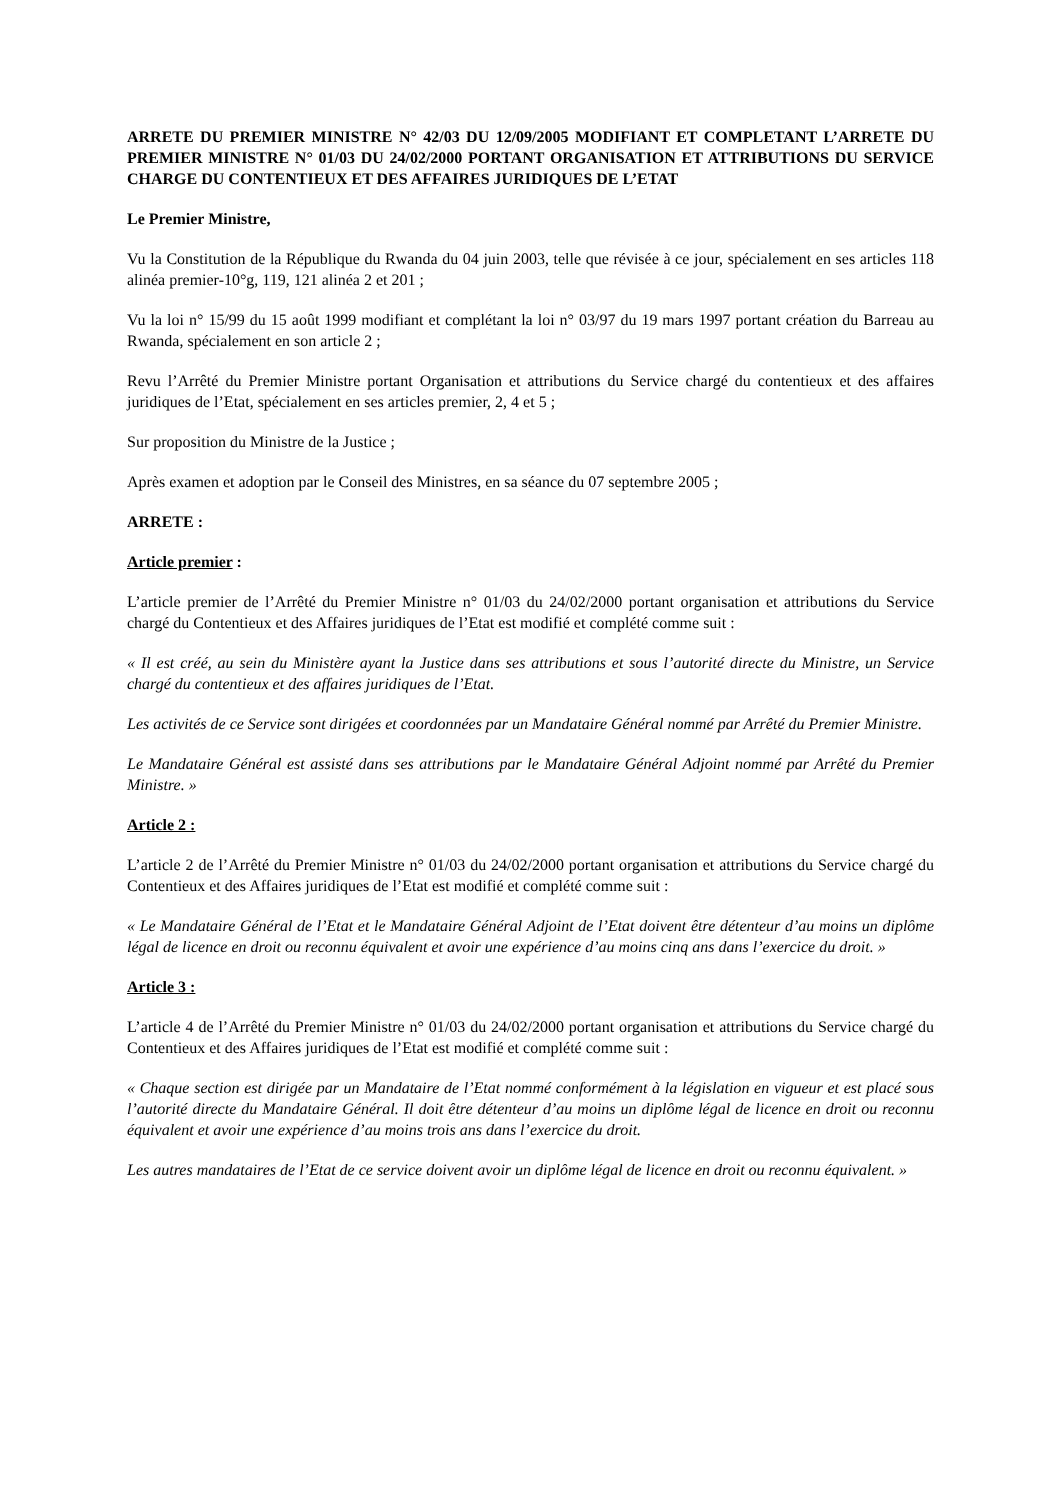ARRETE DU PREMIER MINISTRE N° 42/03 DU 12/09/2005 MODIFIANT ET COMPLETANT L’ARRETE DU PREMIER MINISTRE N° 01/03 DU 24/02/2000 PORTANT ORGANISATION ET ATTRIBUTIONS DU SERVICE CHARGE DU CONTENTIEUX ET DES AFFAIRES JURIDIQUES DE L’ETAT
Le Premier Ministre,
Vu la Constitution de la République du Rwanda du 04 juin 2003, telle que révisée à ce jour, spécialement en ses articles 118 alinéa premier-10°g, 119, 121 alinéa 2 et 201 ;
Vu la loi n° 15/99 du 15 août 1999 modifiant et complétant la loi n° 03/97 du 19 mars 1997 portant création du Barreau au Rwanda, spécialement en son article 2 ;
Revu l’Arrêté du Premier Ministre portant Organisation et attributions du Service chargé du contentieux et des affaires juridiques de l’Etat, spécialement en ses articles premier, 2, 4 et 5 ;
Sur proposition du Ministre de la Justice ;
Après examen et adoption par le Conseil des Ministres, en sa séance du 07 septembre 2005 ;
ARRETE :
Article premier :
L’article premier de l’Arrêté du Premier Ministre n° 01/03 du 24/02/2000 portant organisation et attributions du Service chargé du Contentieux et des Affaires juridiques de l’Etat est modifié et complété comme suit :
« Il est créé, au sein du Ministère ayant la Justice dans ses attributions et sous l’autorité directe du Ministre, un Service chargé du contentieux et des affaires juridiques de l’Etat.
Les activités de ce Service sont dirigées et coordonnées par un Mandataire Général nommé par Arrêté du Premier Ministre.
Le Mandataire Général est assisté dans ses attributions par le Mandataire Général Adjoint nommé par Arrêté du Premier Ministre. »
Article 2 :
L’article 2 de l’Arrêté du Premier Ministre n° 01/03 du 24/02/2000 portant organisation et attributions du Service chargé du Contentieux et des Affaires juridiques de l’Etat est modifié et complété comme suit :
« Le Mandataire Général de l’Etat et le Mandataire Général Adjoint de l’Etat doivent être détenteur d’au moins un diplôme légal de licence en droit ou reconnu équivalent et avoir une expérience d’au moins cinq ans dans l’exercice du droit. »
Article 3 :
L’article 4 de l’Arrêté du Premier Ministre n° 01/03 du 24/02/2000 portant organisation et attributions du Service chargé du Contentieux et des Affaires juridiques de l’Etat est modifié et complété comme suit :
« Chaque section est dirigée par un Mandataire de l’Etat nommé conformément à la législation en vigueur et est placé sous l’autorité directe du Mandataire Général. Il doit être détenteur d’au moins un diplôme légal de licence en droit ou reconnu équivalent et avoir une expérience d’au moins trois ans dans l’exercice du droit.
Les autres mandataires de l’Etat de ce service doivent avoir un diplôme légal de licence en droit ou reconnu équivalent. »